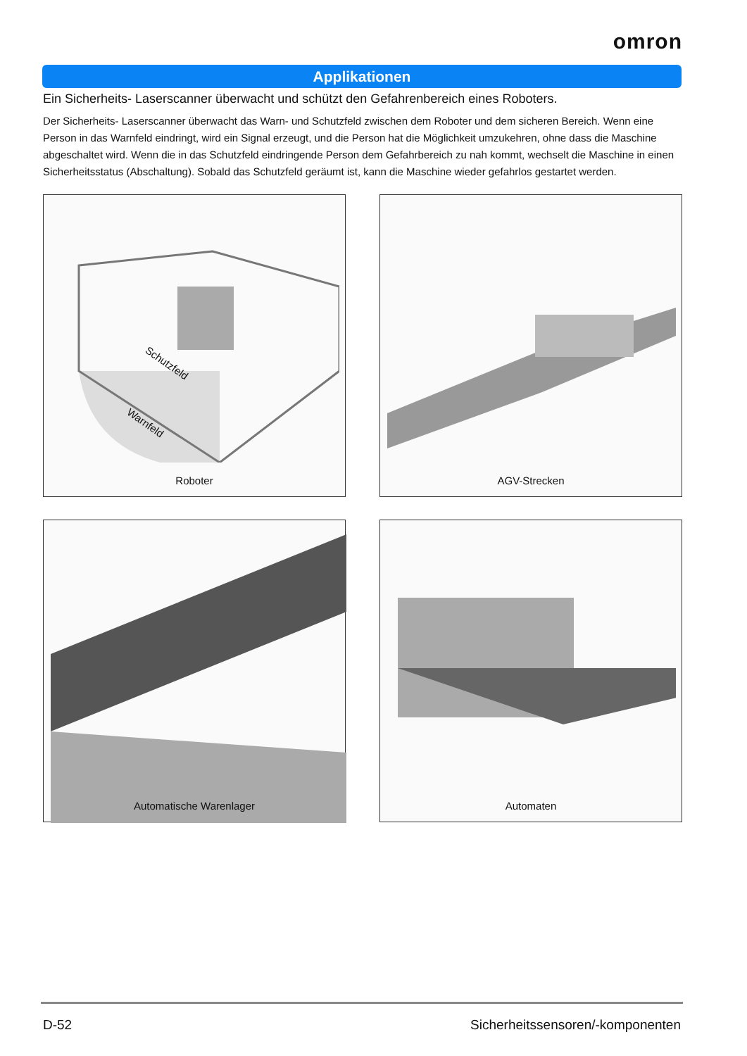omron
Applikationen
Ein Sicherheits- Laserscanner überwacht und schützt den Gefahrenbereich eines Roboters.
Der Sicherheits- Laserscanner überwacht das Warn- und Schutzfeld zwischen dem Roboter und dem sicheren Bereich. Wenn eine Person in das Warnfeld eindringt, wird ein Signal erzeugt, und die Person hat die Möglichkeit umzukehren, ohne dass die Maschine abgeschaltet wird. Wenn die in das Schutzfeld eindringende Person dem Gefahrbereich zu nah kommt, wechselt die Maschine in einen Sicherheitsstatus (Abschaltung). Sobald das Schutzfeld geräumt ist, kann die Maschine wieder gefahrlos gestartet werden.
Schutzfeld
Warnfeld
Roboter
AGV-Strecken
Automatische Warenlager
Automaten
D-52 Sicherheitssensoren/-komponenten